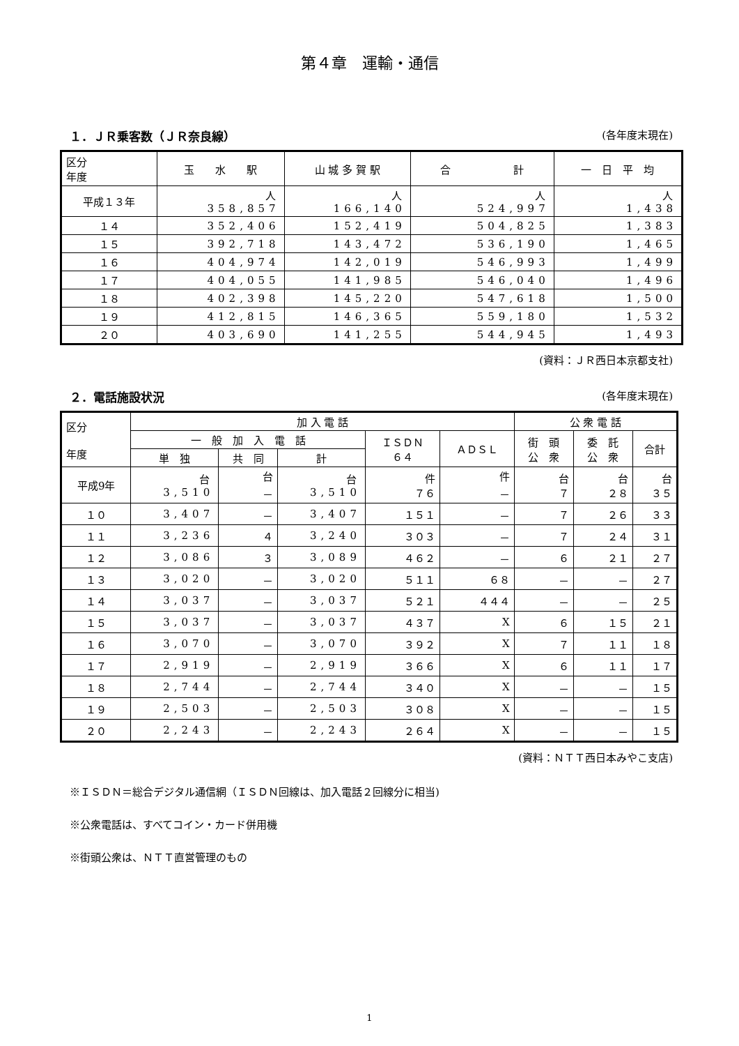第４章　運輸・通信
１．ＪＲ乗客数（ＪＲ奈良線） (各年度末現在)
| 区分 年度 | 玉 水 駅 | 山 城 多 賀 駅 | 合 計 | 一 日 平 均 |
| --- | --- | --- | --- | --- |
| 平成１３年 | 人 358,857 | 人 166,140 | 人 524,997 | 人 1,438 |
| １４ | 352,406 | 152,419 | 504,825 | 1,383 |
| １５ | 392,718 | 143,472 | 536,190 | 1,465 |
| １６ | 404,974 | 142,019 | 546,993 | 1,499 |
| １７ | 404,055 | 141,985 | 546,040 | 1,496 |
| １８ | 402,398 | 145,220 | 547,618 | 1,500 |
| １９ | 412,815 | 146,365 | 559,180 | 1,532 |
| ２０ | 403,690 | 141,255 | 544,945 | 1,493 |
(資料：ＪＲ西日本京都支社)
２．電話施設状況 (各年度末現在)
| 区分 年度 | 加 入 電 話 | | | | | 公 衆 電 話 | | |
| --- | --- | --- | --- | --- | --- | --- | --- | --- |
| | 一 般 加 入 電 話 | | | ＩＳＤＮ ６４ | ＡＤＳＬ | 街 頭 公 衆 | 委 託 公 衆 | 合計 |
| | 単 独 | 共 同 | 計 | | | | | |
| 平成9年 | 台 3,510 | 台 － | 台 3,510 | 件 ７６ | 件 － | 台 ７ | 台 ２８ | 台 ３５ |
| １０ | 3,407 | － | 3,407 | １５１ | － | ７ | ２６ | ３３ |
| １１ | 3,236 | ４ | 3,240 | ３０３ | － | ７ | ２４ | ３１ |
| １２ | 3,086 | ３ | 3,089 | ４６２ | － | ６ | ２１ | ２７ |
| １３ | 3,020 | － | 3,020 | ５１１ | ６８ | － | － | ２７ |
| １４ | 3,037 | － | 3,037 | ５２１ | ４４４ | － | － | ２５ |
| １５ | 3,037 | － | 3,037 | ４３７ | X | ６ | １５ | ２１ |
| １６ | 3,070 | － | 3,070 | ３９２ | X | ７ | １１ | １８ |
| １７ | 2,919 | － | 2,919 | ３６６ | X | ６ | １１ | １７ |
| １８ | 2,744 | － | 2,744 | ３４０ | X | － | － | １５ |
| １９ | 2,503 | － | 2,503 | ３０８ | X | － | － | １５ |
| ２０ | 2,243 | － | 2,243 | ２６４ | X | － | － | １５ |
(資料：ＮＴＴ西日本みやこ支店)
※ＩＳＤＮ＝総合デジタル通信網（ＩＳＤＮ回線は、加入電話２回線分に相当)
※公衆電話は、すべてコイン・カード併用機
※街頭公衆は、ＮＴＴ直営管理のもの
1